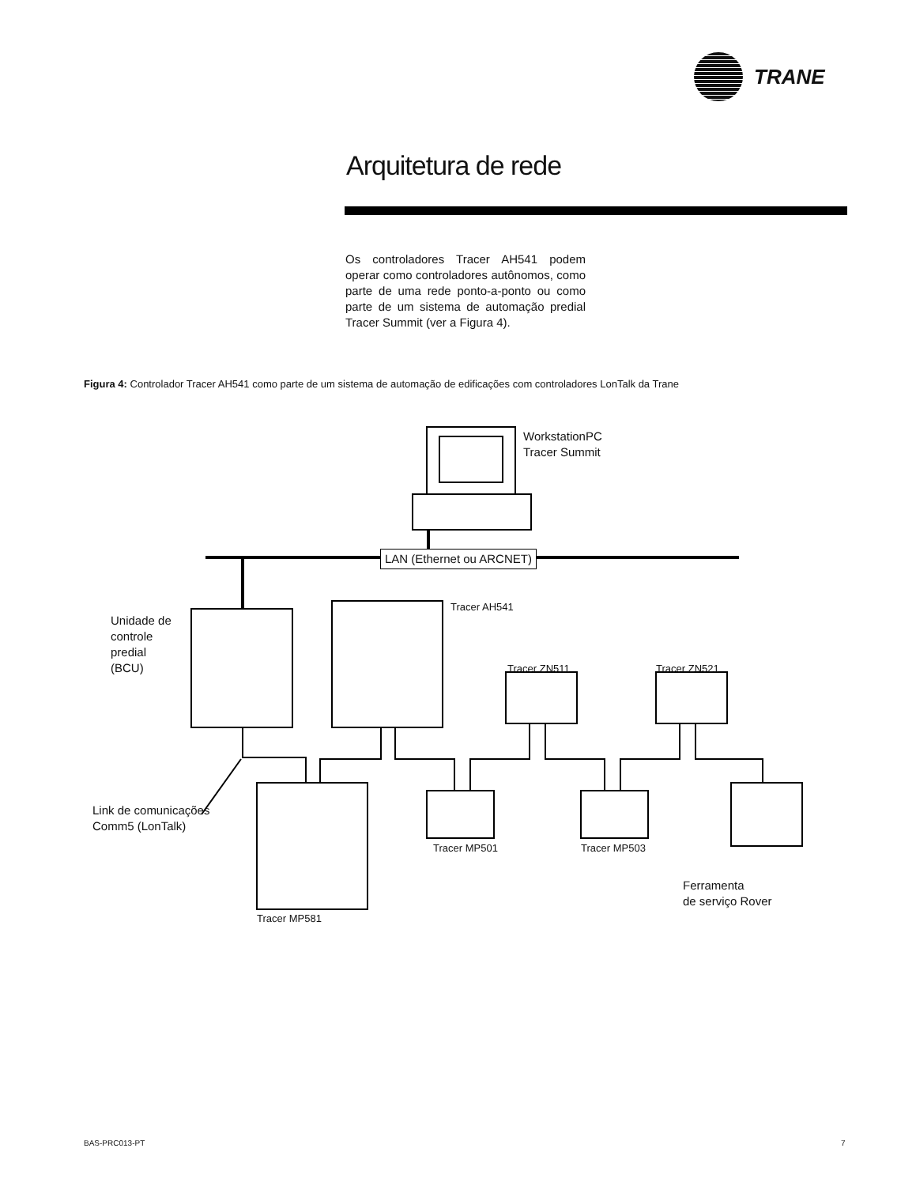TRANE
Arquitetura de rede
Os controladores Tracer AH541 podem operar como controladores autônomos, como parte de uma rede ponto-a-ponto ou como parte de um sistema de automação predial Tracer Summit (ver a Figura 4).
Figura 4: Controlador Tracer AH541 como parte de um sistema de automação de edificações com controladores LonTalk da Trane
WorkstationPC
Tracer Summit
LAN (Ethernet ou ARCNET)
Tracer AH541
Unidade de
controle
predial
(BCU)
Tracer ZN511 Tracer ZN521
Link de comunicações
Comm5 (LonTalk)
Tracer MP501 Tracer MP503
Ferramenta
de serviço Rover
Tracer MP581
BAS-PRC013-PT 7